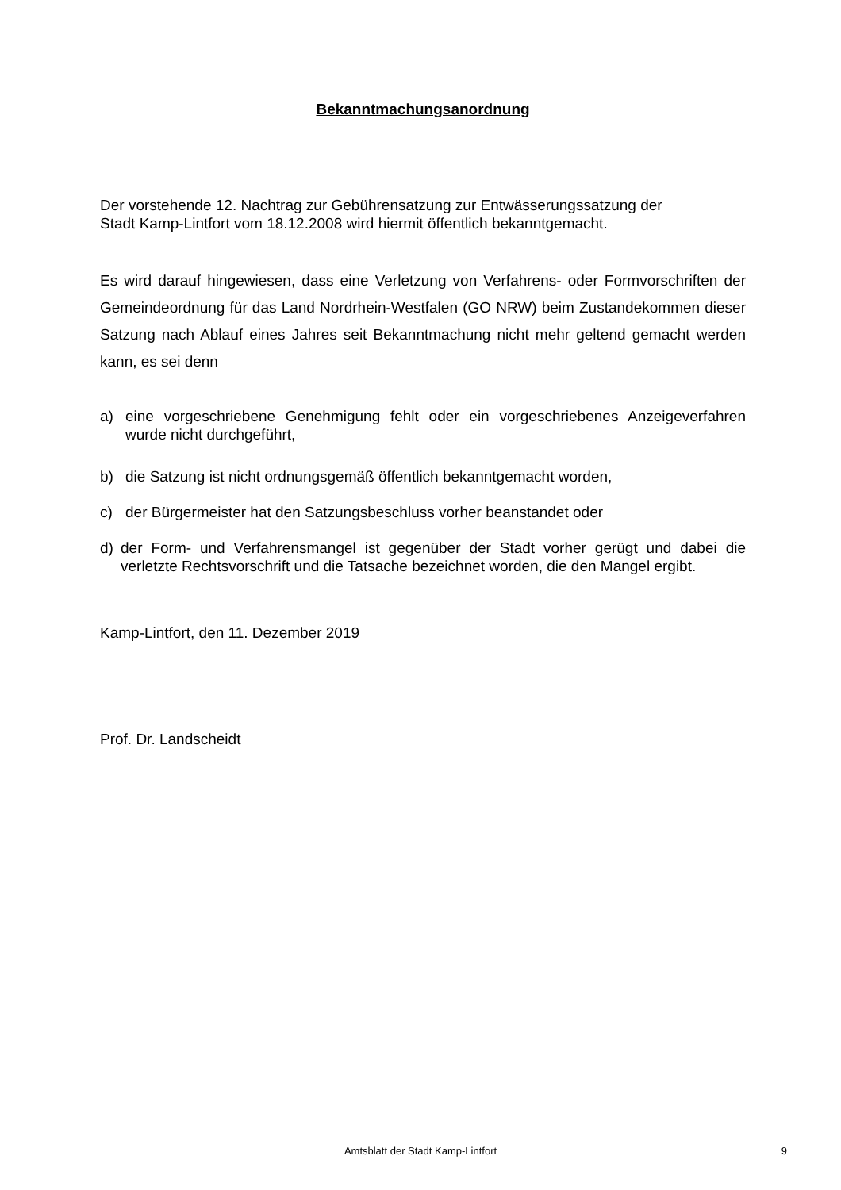Bekanntmachungsanordnung
Der vorstehende 12. Nachtrag zur Gebührensatzung zur Entwässerungssatzung der
Stadt Kamp-Lintfort vom 18.12.2008 wird hiermit öffentlich bekanntgemacht.
Es wird darauf hingewiesen, dass eine Verletzung von Verfahrens- oder Formvorschriften der Gemeindeordnung für das Land Nordrhein-Westfalen (GO NRW) beim Zustandekommen dieser Satzung nach Ablauf eines Jahres seit Bekanntmachung nicht mehr geltend gemacht werden kann, es sei denn
a) eine vorgeschriebene Genehmigung fehlt oder ein vorgeschriebenes Anzeigeverfahren wurde nicht durchgeführt,
b) die Satzung ist nicht ordnungsgemäß öffentlich bekanntgemacht worden,
c) der Bürgermeister hat den Satzungsbeschluss vorher beanstandet oder
d) der Form- und Verfahrensmangel ist gegenüber der Stadt vorher gerügt und dabei die verletzte Rechtsvorschrift und die Tatsache bezeichnet worden, die den Mangel ergibt.
Kamp-Lintfort, den 11. Dezember 2019
Prof. Dr. Landscheidt
Amtsblatt der Stadt Kamp-Lintfort
9